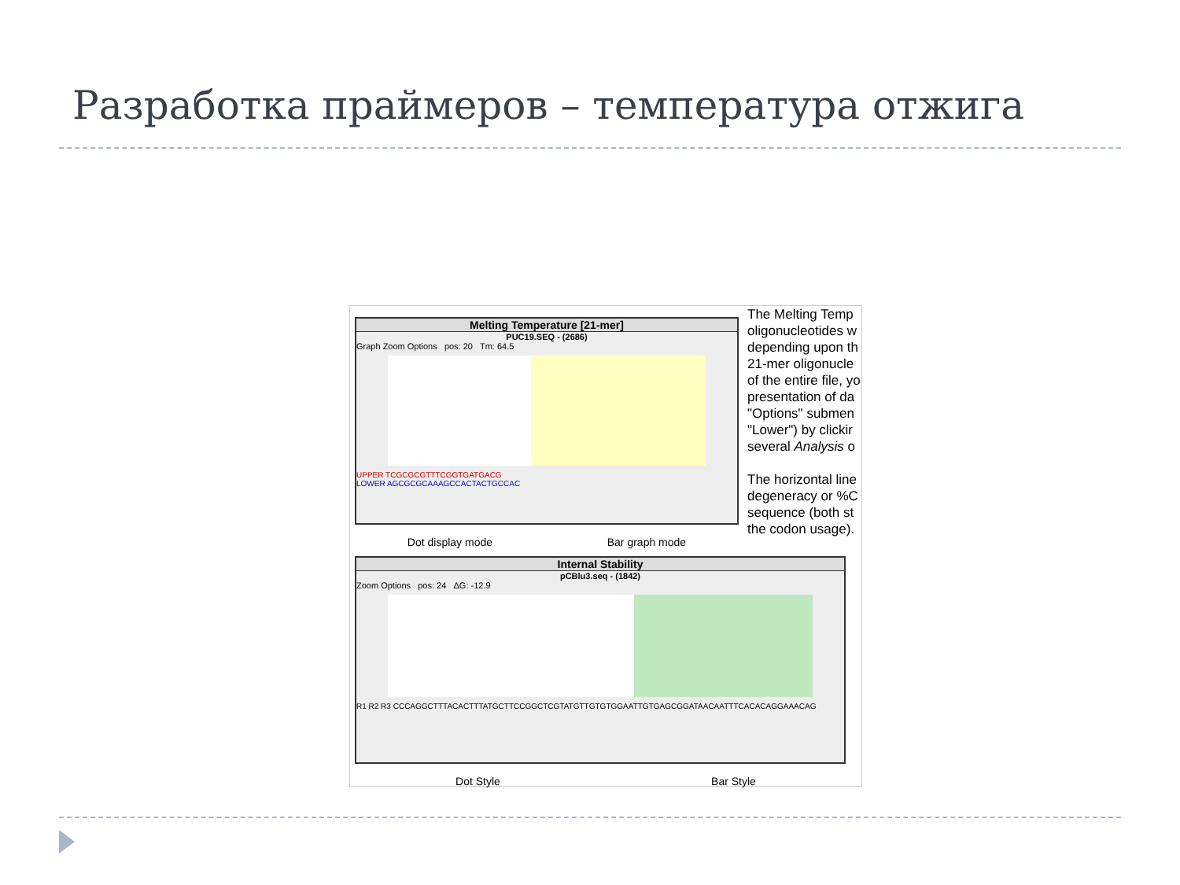Разработка праймеров – температура отжига
Melting Temperature [21-mer]
PUC19.SEQ - (2686)
Graph Zoom Options pos: 20 Tm: 64.5
UPPER TCGCGCGTTTCGGTGATGACG
LOWER AGCGCGCAAAGCCACTACTGCCAC
Dot display mode Bar graph mode
The Melting Temp
oligonucleotides w
depending upon th
21-mer oligonucle
of the entire file, yo
presentation of da
"Options" submen
"Lower") by clickir
several Analysis o
The horizontal line
degeneracy or %C
sequence (both st
the codon usage).
Internal Stability
pCBlu3.seq - (1842)
Zoom Options pos: 24 ΔG: -12.9
R1 R2 R3 CCCAGGCTTTACACTTTATGCTTCCGGCTCGTATGTTGTGTGGAATTGTGAGCGGATAACAATTTCACACAGGAAACAG
Dot Style Bar Style